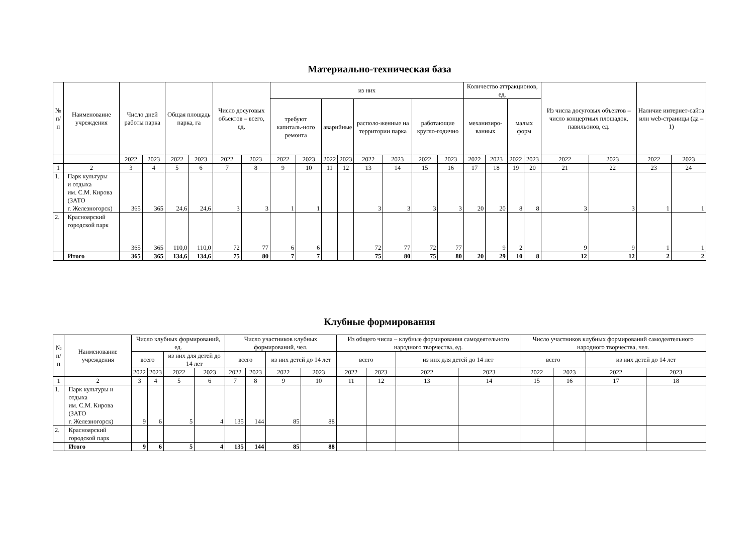Материально-техническая база
| № п/п | Наименование учреждения | Число дней работы парка | | Общая площадь парка, га | | Число досуговых объектов – всего, ед. | | из них | | | | | | | | Количество аттракционов, ед. | | | | Из числа досуговых объектов – число концертных площадок, павильонов, ед. | | Наличие интернет-сайта или web-страницы (да – 1) | |
| --- | --- | --- | --- | --- | --- | --- | --- | --- | --- | --- | --- | --- | --- | --- | --- | --- | --- | --- | --- | --- | --- | --- | --- |
| | | | | | | | | требуют капиталь-ного ремонта | | аварийные | | располо-женные на территории парка | | работающие кругло-годично | | механизиро-ванных | | малых форм | | | | | |
| | | 2022 | 2023 | 2022 | 2023 | 2022 | 2023 | 2022 | 2023 | 2022 | 2023 | 2022 | 2023 | 2022 | 2023 | 2022 | 2023 | 2022 | 2023 | 2022 | 2023 | 2022 | 2023 |
| 1 | 2 | 3 | 4 | 5 | 6 | 7 | 8 | 9 | 10 | 11 | 12 | 13 | 14 | 15 | 16 | 17 | 18 | 19 | 20 | 21 | 22 | 23 | 24 |
| 1. | Парк культуры и отдыха им. С.М. Кирова (ЗАТО г. Железногорск) | 365 | 365 | 24,6 | 24,6 | 3 | 3 | 1 | 1 | | | 3 | 3 | 3 | 3 | 20 | 20 | 8 | 8 | 3 | 3 | 1 | 1 |
| 2. | Красноярский городской парк | 365 | 365 | 110,0 | 110,0 | 72 | 77 | 6 | 6 | | | 72 | 77 | 72 | 77 | | 9 | 2 | | 9 | 9 | 1 | 1 |
| | Итого | 365 | 365 | 134,6 | 134,6 | 75 | 80 | 7 | 7 | | | 75 | 80 | 75 | 80 | 20 | 29 | 10 | 8 | 12 | 12 | 2 | 2 |
Клубные формирования
| № п/п | Наименование учреждения | Число клубных формирований, ед. | | | | Число участников клубных формирований, чел. | | | | Из общего числа – клубные формирования самодеятельного народного творчества, ед. | | | | Число участников клубных формирований самодеятельного народного творчества, чел. | | | |
| --- | --- | --- | --- | --- | --- | --- | --- | --- | --- | --- | --- | --- | --- | --- | --- | --- | --- |
| | | всего | | из них для детей до 14 лет | | всего | | из них детей до 14 лет | | всего | | из них для детей до 14 лет | | всего | | из них детей до 14 лет | |
| | | 2022 | 2023 | 2022 | 2023 | 2022 | 2023 | 2022 | 2023 | 2022 | 2023 | 2022 | 2023 | 2022 | 2023 | 2022 | 2023 |
| 1 | 2 | 3 | 4 | 5 | 6 | 7 | 8 | 9 | 10 | 11 | 12 | 13 | 14 | 15 | 16 | 17 | 18 |
| 1. | Парк культуры и отдыха им. С.М. Кирова (ЗАТО г. Железногорск) | 9 | 6 | 5 | 4 | 135 | 144 | 85 | 88 | | | | | | | | |
| 2. | Красноярский городской парк | | | | | | | | | | | | | | | | |
| | Итого | 9 | 6 | 5 | 4 | 135 | 144 | 85 | 88 | | | | | | | | |